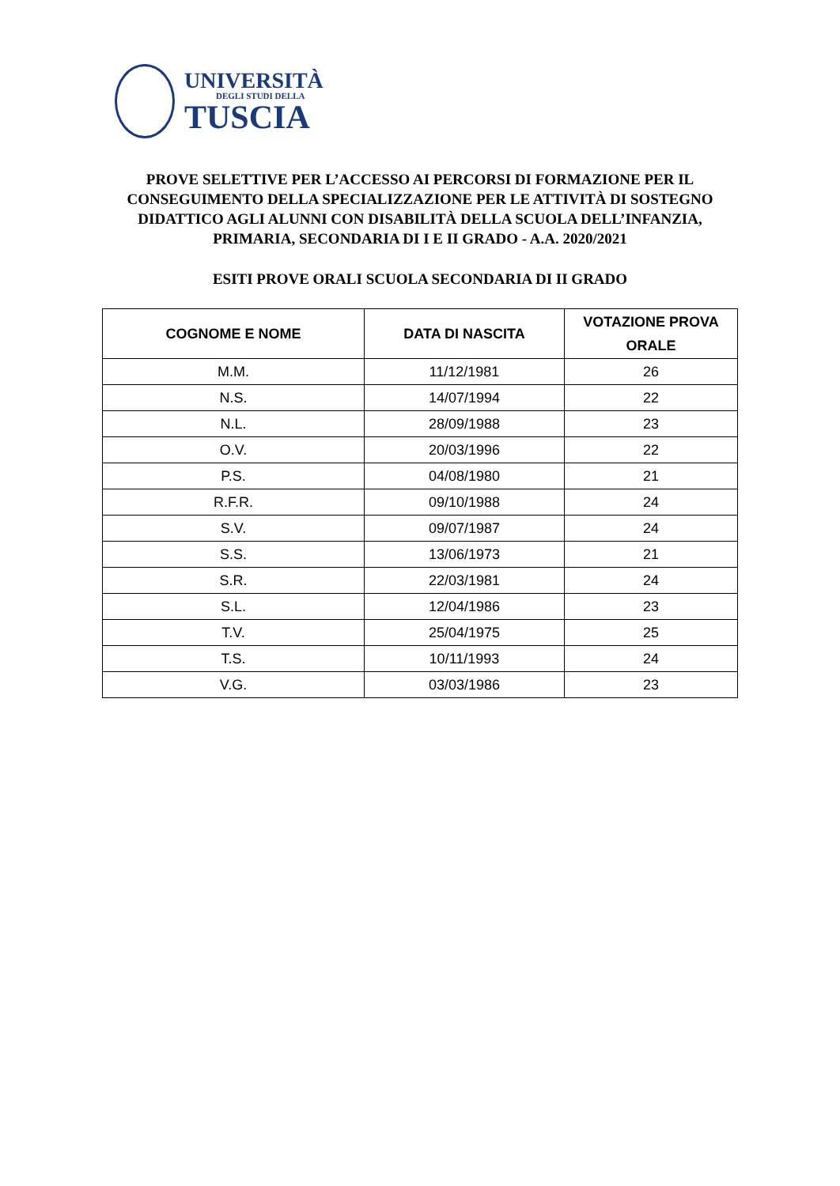UNIVERSITÀ
DEGLI STUDI DELLA
TUSCIA
PROVE SELETTIVE PER L’ACCESSO AI PERCORSI DI FORMAZIONE PER IL CONSEGUIMENTO DELLA SPECIALIZZAZIONE PER LE ATTIVITÀ DI SOSTEGNO DIDATTICO AGLI ALUNNI CON DISABILITÀ DELLA SCUOLA DELL’INFANZIA, PRIMARIA, SECONDARIA DI I E II GRADO - A.A. 2020/2021
ESITI PROVE ORALI SCUOLA SECONDARIA DI II GRADO
| COGNOME E NOME | DATA DI NASCITA | VOTAZIONE PROVA ORALE |
| --- | --- | --- |
| M.M. | 11/12/1981 | 26 |
| N.S. | 14/07/1994 | 22 |
| N.L. | 28/09/1988 | 23 |
| O.V. | 20/03/1996 | 22 |
| P.S. | 04/08/1980 | 21 |
| R.F.R. | 09/10/1988 | 24 |
| S.V. | 09/07/1987 | 24 |
| S.S. | 13/06/1973 | 21 |
| S.R. | 22/03/1981 | 24 |
| S.L. | 12/04/1986 | 23 |
| T.V. | 25/04/1975 | 25 |
| T.S. | 10/11/1993 | 24 |
| V.G. | 03/03/1986 | 23 |